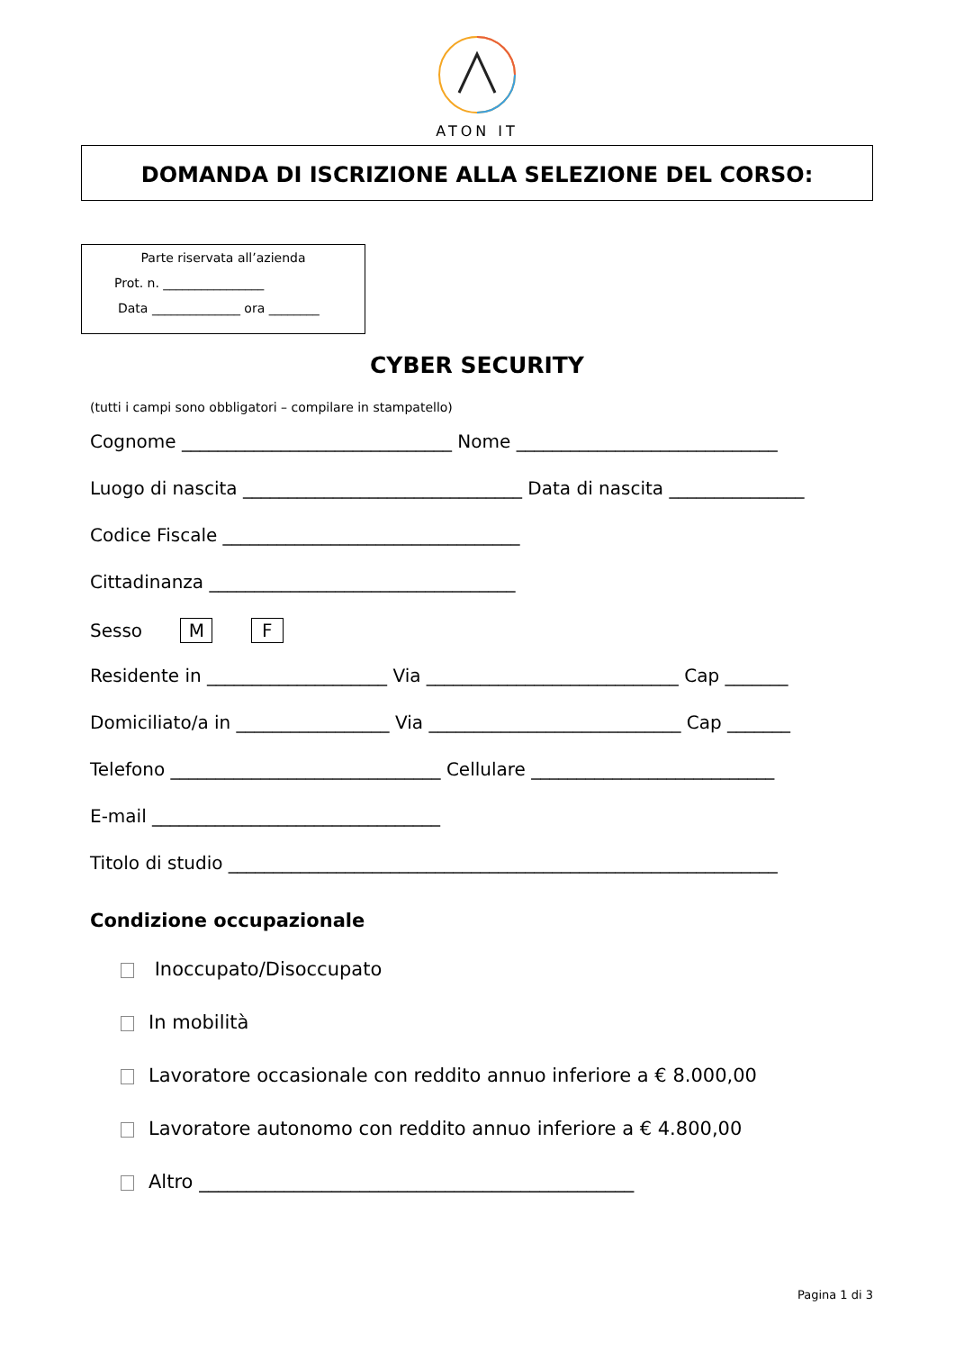ATON IT
DOMANDA DI ISCRIZIONE ALLA SELEZIONE DEL CORSO:
Parte riservata all’azienda
Prot. n. ________________
Data ______________ ora ________
CYBER SECURITY
(tutti i campi sono obbligatori – compilare in stampatello)
Cognome ______________________________ Nome _____________________________
Luogo di nascita _______________________________ Data di nascita _______________
Codice Fiscale _________________________________
Cittadinanza __________________________________
Sesso M F
Residente in ____________________ Via ____________________________ Cap _______
Domiciliato/a in _________________ Via ____________________________ Cap _______
Telefono ______________________________ Cellulare ___________________________
E-mail ________________________________
Titolo di studio _____________________________________________________________
Condizione occupazionale
Inoccupato/Disoccupato
In mobilità
Lavoratore occasionale con reddito annuo inferiore a € 8.000,00
Lavoratore autonomo con reddito annuo inferiore a € 4.800,00
Altro ______________________________________________
Pagina 1 di 3